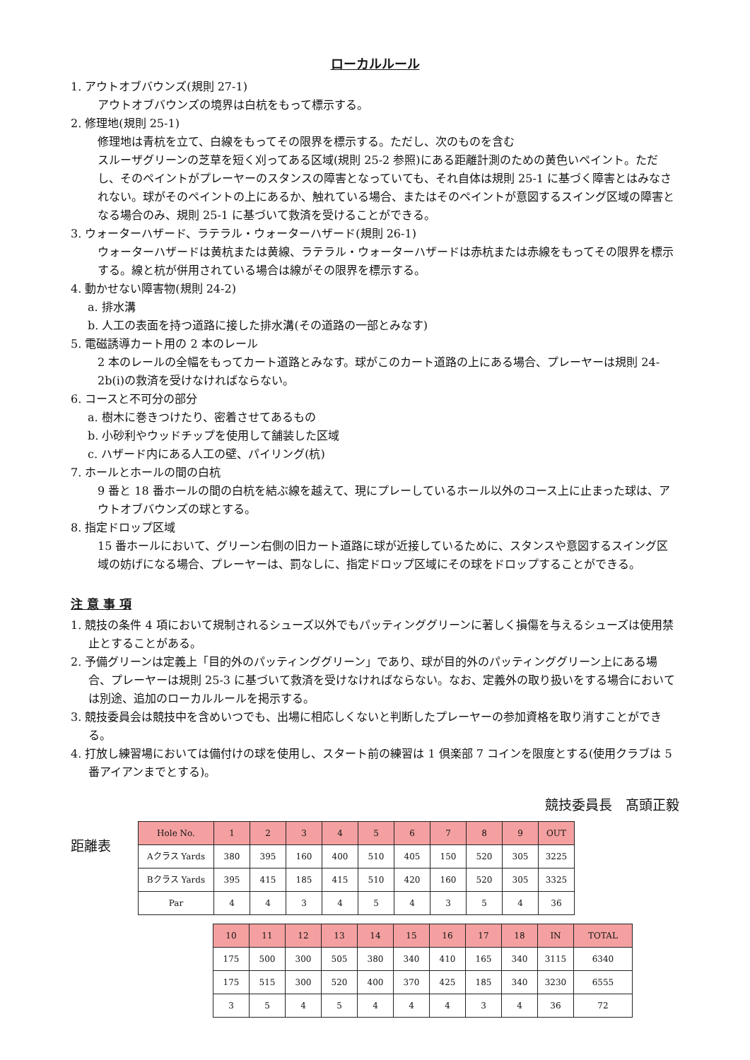ローカルルール
1. アウトオブバウンズ(規則 27-1)
アウトオブバウンズの境界は白杭をもって標示する。
2. 修理地(規則 25-1)
修理地は青杭を立て、白線をもってその限界を標示する。ただし、次のものを含む
スルーザグリーンの芝草を短く刈ってある区域(規則 25-2 参照)にある距離計測のための黄色いペイント。ただし、そのペイントがプレーヤーのスタンスの障害となっていても、それ自体は規則 25-1 に基づく障害とはみなされない。球がそのペイントの上にあるか、触れている場合、またはそのペイントが意図するスイング区域の障害となる場合のみ、規則 25-1 に基づいて救済を受けることができる。
3. ウォーターハザード、ラテラル・ウォーターハザード(規則 26-1)
ウォーターハザードは黄杭または黄線、ラテラル・ウォーターハザードは赤杭または赤線をもってその限界を標示する。線と杭が併用されている場合は線がその限界を標示する。
4. 動かせない障害物(規則 24-2)
a. 排水溝
b. 人工の表面を持つ道路に接した排水溝(その道路の一部とみなす)
5. 電磁誘導カート用の 2 本のレール
2 本のレールの全幅をもってカート道路とみなす。球がこのカート道路の上にある場合、プレーヤーは規則 24-2b(i)の救済を受けなければならない。
6. コースと不可分の部分
a. 樹木に巻きつけたり、密着させてあるもの
b. 小砂利やウッドチップを使用して舗装した区域
c. ハザード内にある人工の壁、パイリング(杭)
7. ホールとホールの間の白杭
9 番と 18 番ホールの間の白杭を結ぶ線を越えて、現にプレーしているホール以外のコース上に止まった球は、アウトオブバウンズの球とする。
8. 指定ドロップ区域
15 番ホールにおいて、グリーン右側の旧カート道路に球が近接しているために、スタンスや意図するスイング区域の妨げになる場合、プレーヤーは、罰なしに、指定ドロップ区域にその球をドロップすることができる。
注 意 事 項
1. 競技の条件 4 項において規制されるシューズ以外でもパッティンググリーンに著しく損傷を与えるシューズは使用禁止とすることがある。
2. 予備グリーンは定義上「目的外のパッティンググリーン」であり、球が目的外のパッティンググリーン上にある場合、プレーヤーは規則 25-3 に基づいて救済を受けなければならない。なお、定義外の取り扱いをする場合においては別途、追加のローカルルールを掲示する。
3. 競技委員会は競技中を含めいつでも、出場に相応しくないと判断したプレーヤーの参加資格を取り消すことができる。
4. 打放し練習場においては備付けの球を使用し、スタート前の練習は 1 倶楽部 7 コインを限度とする(使用クラブは 5 番アイアンまでとする)。
競技委員長　髙頭正毅
距離表
| Hole No. | 1 | 2 | 3 | 4 | 5 | 6 | 7 | 8 | 9 | OUT |
| Aクラス Yards | 380 | 395 | 160 | 400 | 510 | 405 | 150 | 520 | 305 | 3225 |
| Bクラス Yards | 395 | 415 | 185 | 415 | 510 | 420 | 160 | 520 | 305 | 3325 |
| Par | 4 | 4 | 3 | 4 | 5 | 4 | 3 | 5 | 4 | 36 |
| 10 | 11 | 12 | 13 | 14 | 15 | 16 | 17 | 18 | IN | TOTAL |
| 175 | 500 | 300 | 505 | 380 | 340 | 410 | 165 | 340 | 3115 | 6340 |
| 175 | 515 | 300 | 520 | 400 | 370 | 425 | 185 | 340 | 3230 | 6555 |
| 3 | 5 | 4 | 5 | 4 | 4 | 4 | 3 | 4 | 36 | 72 |